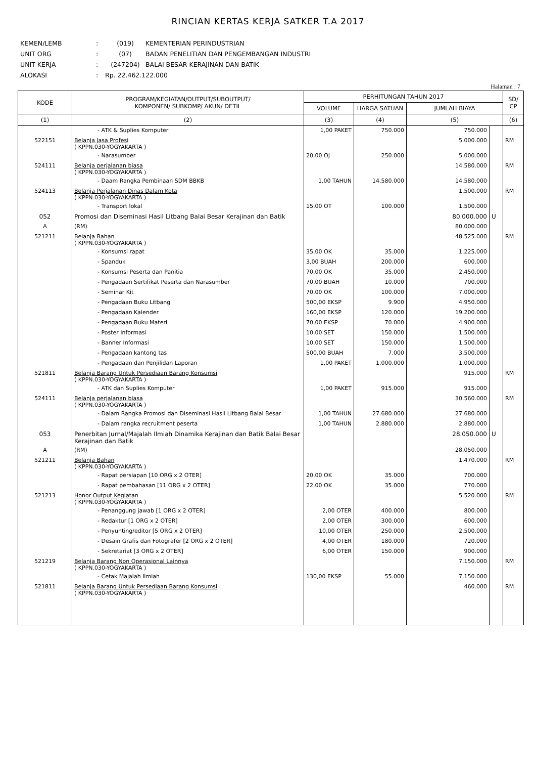RINCIAN KERTAS KERJA SATKER T.A 2017
KEMEN/LEMB: (019) KEMENTERIAN PERINDUSTRIAN
UNIT ORG: (07) BADAN PENELITIAN DAN PENGEMBANGAN INDUSTRI
UNIT KERJA: (247204) BALAI BESAR KERAJINAN DAN BATIK
ALOKASI: Rp. 22.462.122.000
Halaman : 7
| KODE | PROGRAM/KEGIATAN/OUTPUT/SUBOUTPUT/ KOMPONEN/ SUBKOMP/ AKUN/ DETIL | PERHITUNGAN TAHUN 2017 | | | | SD/ CP |
| --- | --- | --- | --- | --- | --- | --- |
| | | VOLUME | HARGA SATUAN | JUMLAH BIAYA | | |
| (1) | (2) | (3) | (4) | (5) | | (6) |
| | - ATK & Suplies Komputer | 1,00 PAKET | 750.000 | 750.000 | | |
| 522151 | Belanja Jasa Profesi ( KPPN.030-YOGYAKARTA ) | | | 5.000.000 | | RM |
| | - Narasumber | 20,00 OJ | 250.000 | 5.000.000 | | |
| 524111 | Belanja perjalanan biasa ( KPPN.030-YOGYAKARTA ) | | | 14.580.000 | | RM |
| | - Daam Rangka Pembinaan SDM BBKB | 1,00 TAHUN | 14.580.000 | 14.580.000 | | |
| 524113 | Belanja Perjalanan Dinas Dalam Kota ( KPPN.030-YOGYAKARTA ) | | | 1.500.000 | | RM |
| | - Transport lokal | 15,00 OT | 100.000 | 1.500.000 | | |
| 052 | Promosi dan Diseminasi Hasil Litbang Balai Besar Kerajinan dan Batik | | | 80.000.000 | U | |
| A | (RM) | | | 80.000.000 | | |
| 521211 | Belanja Bahan ( KPPN.030-YOGYAKARTA ) | | | 48.525.000 | | RM |
| | - Konsumsi rapat | 35,00 OK | 35.000 | 1.225.000 | | |
| | - Spanduk | 3,00 BUAH | 200.000 | 600.000 | | |
| | - Konsumsi Peserta dan Panitia | 70,00 OK | 35.000 | 2.450.000 | | |
| | - Pengadaan Sertifikat Peserta dan Narasumber | 70,00 BUAH | 10.000 | 700.000 | | |
| | - Seminar Kit | 70,00 OK | 100.000 | 7.000.000 | | |
| | - Pengadaan Buku Litbang | 500,00 EKSP | 9.900 | 4.950.000 | | |
| | - Pengadaan Kalender | 160,00 EKSP | 120.000 | 19.200.000 | | |
| | - Pengadaan Buku Materi | 70,00 EKSP | 70.000 | 4.900.000 | | |
| | - Poster Informasi | 10,00 SET | 150.000 | 1.500.000 | | |
| | - Banner Informasi | 10,00 SET | 150.000 | 1.500.000 | | |
| | - Pengadaan kantong tas | 500,00 BUAH | 7.000 | 3.500.000 | | |
| | - Pengadaan dan Penjilidan Laporan | 1,00 PAKET | 1.000.000 | 1.000.000 | | |
| 521811 | Belanja Barang Untuk Persediaan Barang Konsumsi ( KPPN.030-YOGYAKARTA ) | | | 915.000 | | RM |
| | - ATK dan Suplies Komputer | 1,00 PAKET | 915.000 | 915.000 | | |
| 524111 | Belanja perjalanan biasa ( KPPN.030-YOGYAKARTA ) | | | 30.560.000 | | RM |
| | - Dalam Rangka Promosi dan Diseminasi Hasil Litbang Balai Besar | 1,00 TAHUN | 27.680.000 | 27.680.000 | | |
| | - Dalam rangka recruitment peserta | 1,00 TAHUN | 2.880.000 | 2.880.000 | | |
| 053 | Penerbitan Jurnal/Majalah Ilmiah Dinamika Kerajinan dan Batik Balai Besar Kerajinan dan Batik | | | 28.050.000 | U | |
| A | (RM) | | | 28.050.000 | | |
| 521211 | Belanja Bahan ( KPPN.030-YOGYAKARTA ) | | | 1.470.000 | | RM |
| | - Rapat persiapan [10 ORG x 2 OTER] | 20,00 OK | 35.000 | 700.000 | | |
| | - Rapat pembahasan [11 ORG x 2 OTER] | 22,00 OK | 35.000 | 770.000 | | |
| 521213 | Honor Output Kegiatan ( KPPN.030-YOGYAKARTA ) | | | 5.520.000 | | RM |
| | - Penanggung jawab [1 ORG x 2 OTER] | 2,00 OTER | 400.000 | 800.000 | | |
| | - Redaktur [1 ORG x 2 OTER] | 2,00 OTER | 300.000 | 600.000 | | |
| | - Penyunting/editor [5 ORG x 2 OTER] | 10,00 OTER | 250.000 | 2.500.000 | | |
| | - Desain Grafis dan Fotografer [2 ORG x 2 OTER] | 4,00 OTER | 180.000 | 720.000 | | |
| | - Sekretariat [3 ORG x 2 OTER] | 6,00 OTER | 150.000 | 900.000 | | |
| 521219 | Belanja Barang Non Operasional Lainnya ( KPPN.030-YOGYAKARTA ) | | | 7.150.000 | | RM |
| | - Cetak Majalah Ilmiah | 130,00 EKSP | 55.000 | 7.150.000 | | |
| 521811 | Belanja Barang Untuk Persediaan Barang Konsumsi ( KPPN.030-YOGYAKARTA ) | | | 460.000 | | RM |